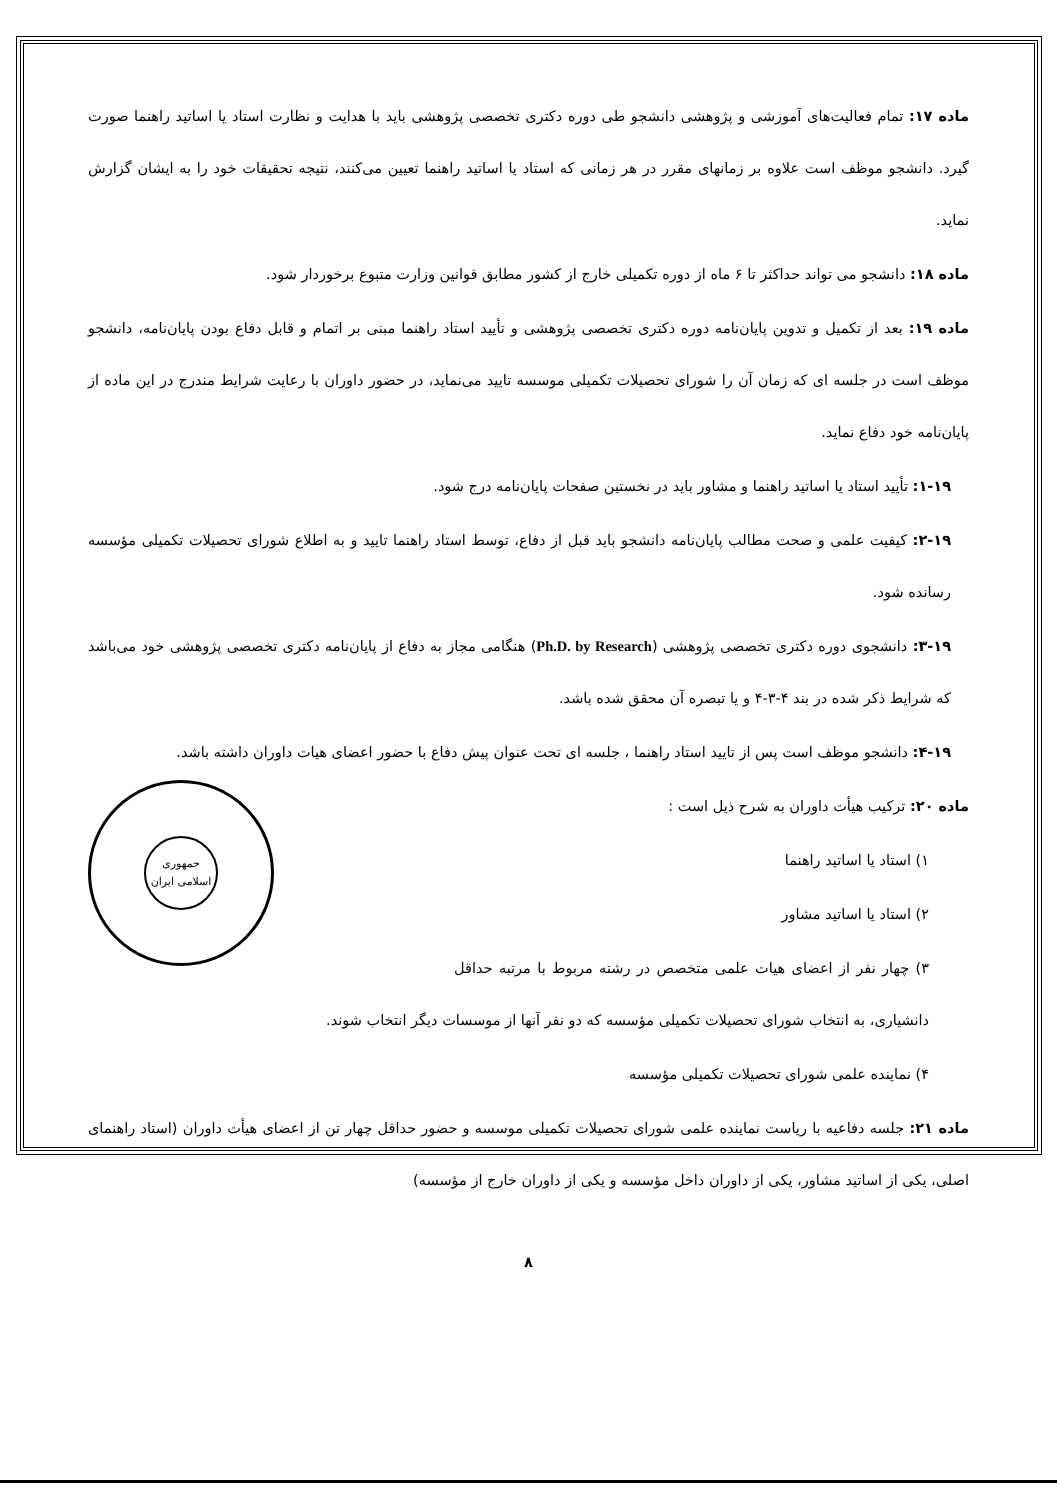ماده ۱۷: تمام فعالیت‌های آموزشی و پژوهشی دانشجو طی دوره دکتری تخصصی پژوهشی باید با هدایت و نظارت استاد یا اساتید راهنما صورت گیرد. دانشجو موظف است علاوه بر زمانهای مقرر در هر زمانی که استاد یا اساتید راهنما تعیین می‌کنند، نتیجه تحقیقات خود را به ایشان گزارش نماید.
ماده ۱۸: دانشجو می تواند حداکثر تا ۶ ماه از دوره تکمیلی خارج از کشور مطابق قوانین وزارت متبوع برخوردار شود.
ماده ۱۹: بعد از تکمیل و تدوین پایان‌نامه دوره دکتری تخصصی پژوهشی و تأیید استاد راهنما مبنی بر اتمام و قابل دفاع بودن پایان‌نامه، دانشجو موظف است در جلسه ای که زمان آن را شورای تحصیلات تکمیلی موسسه تایید می‌نماید، در حضور داوران با رعایت شرایط مندرج در این ماده از پایان‌نامه خود دفاع نماید.
۱-۱۹: تأیید استاد یا اساتید راهنما و مشاور باید در نخستین صفحات پایان‌نامه درج شود.
۲-۱۹: کیفیت علمی و صحت مطالب پایان‌نامه دانشجو باید قبل از دفاع، توسط استاد راهنما تایید و به اطلاع شورای تحصیلات تکمیلی مؤسسه رسانده شود.
۳-۱۹: دانشجوی دوره دکتری تخصصی پژوهشی (Ph.D. by Research) هنگامی مجاز به دفاع از پایان‌نامه دکتری تخصصی پژوهشی خود می‌باشد که شرایط ذکر شده در بند ۴-۳-۴ و یا تبصره آن محقق شده باشد.
۴-۱۹: دانشجو موظف است پس از تایید استاد راهنما ، جلسه ای تحت عنوان پیش دفاع با حضور اعضای هیات داوران داشته باشد.
جمهوری اسلامی ایران
ماده ۲۰: ترکیب هیأت داوران به شرح ذیل است :
۱) استاد یا اساتید راهنما
۲) استاد یا اساتید مشاور
۳) چهار نفر از اعضای هیات علمی متخصص در رشته مربوط با مرتبه حداقل دانشیاری، به انتخاب شورای تحصیلات تکمیلی مؤسسه که دو نفر آنها از موسسات دیگر انتخاب شوند.
۴) نماینده علمی شورای تحصیلات تکمیلی مؤسسه
ماده ۲۱: جلسه دفاعیه با ریاست نماینده علمی شورای تحصیلات تکمیلی موسسه و حضور حداقل چهار تن از اعضای هیأت داوران (استاد راهنمای اصلی، یکی از اساتید مشاور، یکی از داوران داخل مؤسسه و یکی از داوران خارج از مؤسسه)
۸